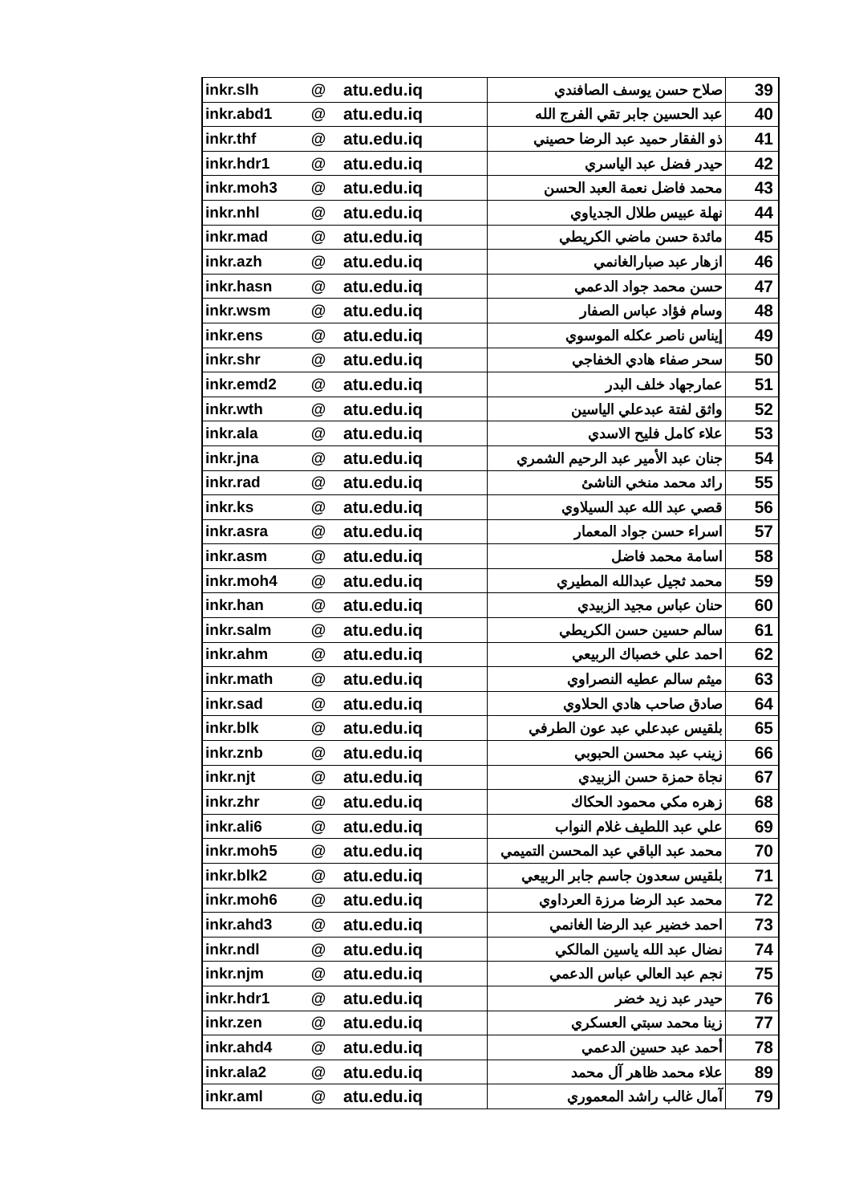| inkr.slh | @ | atu.edu.iq | صلاح حسن يوسف الصافندي | 39 |
| inkr.abd1 | @ | atu.edu.iq | عبد الحسين جابر تقي الفرج الله | 40 |
| inkr.thf | @ | atu.edu.iq | ذو الفقار حميد عبد الرضا حصيني | 41 |
| inkr.hdr1 | @ | atu.edu.iq | حيدر فضل عبد الياسري | 42 |
| inkr.moh3 | @ | atu.edu.iq | محمد فاضل نعمة العبد الحسن | 43 |
| inkr.nhl | @ | atu.edu.iq | نهلة عبيس طلال الجدياوي | 44 |
| inkr.mad | @ | atu.edu.iq | مائدة حسن ماضي الكريطي | 45 |
| inkr.azh | @ | atu.edu.iq | ازهار عبد صبارالغانمي | 46 |
| inkr.hasn | @ | atu.edu.iq | حسن محمد جواد الدعمي | 47 |
| inkr.wsm | @ | atu.edu.iq | وسام فؤاد عباس الصفار | 48 |
| inkr.ens | @ | atu.edu.iq | إيناس ناصر عكله الموسوي | 49 |
| inkr.shr | @ | atu.edu.iq | سحر صفاء هادي الخفاجي | 50 |
| inkr.emd2 | @ | atu.edu.iq | عمارجهاد خلف البدر | 51 |
| inkr.wth | @ | atu.edu.iq | واثق لفتة عبدعلي الياسين | 52 |
| inkr.ala | @ | atu.edu.iq | علاء كامل فليح الاسدي | 53 |
| inkr.jna | @ | atu.edu.iq | جنان عبد الأمير عبد الرحيم الشمري | 54 |
| inkr.rad | @ | atu.edu.iq | رائد محمد منخي الناشئ | 55 |
| inkr.ks | @ | atu.edu.iq | قصي عبد الله عبد السيلاوي | 56 |
| inkr.asra | @ | atu.edu.iq | اسراء حسن جواد المعمار | 57 |
| inkr.asm | @ | atu.edu.iq | اسامة محمد فاضل | 58 |
| inkr.moh4 | @ | atu.edu.iq | محمد ثجيل عبدالله المطيري | 59 |
| inkr.han | @ | atu.edu.iq | حنان عباس مجيد الزبيدي | 60 |
| inkr.salm | @ | atu.edu.iq | سالم حسين حسن الكريطي | 61 |
| inkr.ahm | @ | atu.edu.iq | احمد علي خصباك الربيعي | 62 |
| inkr.math | @ | atu.edu.iq | ميثم سالم عطيه النصراوي | 63 |
| inkr.sad | @ | atu.edu.iq | صادق صاحب هادي الحلاوي | 64 |
| inkr.blk | @ | atu.edu.iq | بلقيس عبدعلي عبد عون الطرفي | 65 |
| inkr.znb | @ | atu.edu.iq | زينب عبد محسن الحبوبي | 66 |
| inkr.njt | @ | atu.edu.iq | نجاة حمزة حسن الزبيدي | 67 |
| inkr.zhr | @ | atu.edu.iq | زهره مكي محمود الحكاك | 68 |
| inkr.ali6 | @ | atu.edu.iq | علي عبد اللطيف غلام النواب | 69 |
| inkr.moh5 | @ | atu.edu.iq | محمد عبد الباقي عبد المحسن التميمي | 70 |
| inkr.blk2 | @ | atu.edu.iq | بلقيس سعدون جاسم جابر الربيعي | 71 |
| inkr.moh6 | @ | atu.edu.iq | محمد عبد الرضا مرزة العرداوي | 72 |
| inkr.ahd3 | @ | atu.edu.iq | احمد خضير عبد الرضا الغانمي | 73 |
| inkr.ndl | @ | atu.edu.iq | نضال عبد الله ياسين المالكي | 74 |
| inkr.njm | @ | atu.edu.iq | نجم عبد العالي عباس الدعمي | 75 |
| inkr.hdr1 | @ | atu.edu.iq | حيدر عبد زيد خضر | 76 |
| inkr.zen | @ | atu.edu.iq | زينا محمد سبتي العسكري | 77 |
| inkr.ahd4 | @ | atu.edu.iq | أحمد عبد حسين الدعمي | 78 |
| inkr.ala2 | @ | atu.edu.iq | علاء محمد ظاهر آل محمد | 89 |
| inkr.aml | @ | atu.edu.iq | آمال غالب راشد المعموري | 79 |